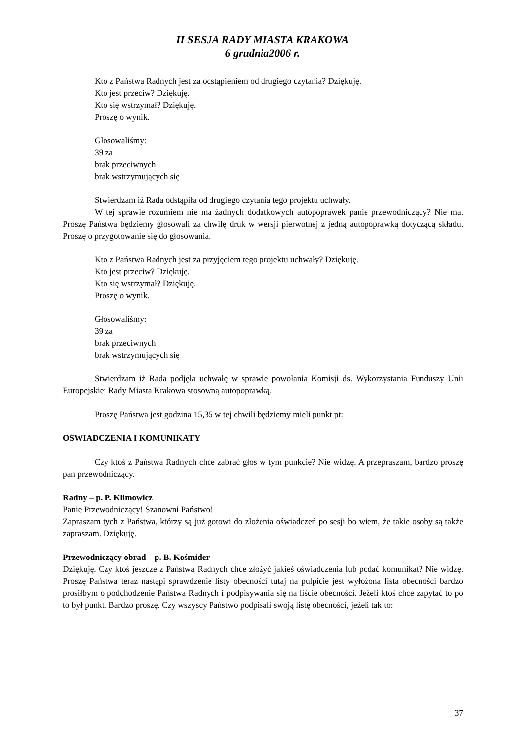II SESJA RADY MIASTA KRAKOWA
6 grudnia2006 r.
Kto z Państwa Radnych jest za odstąpieniem od drugiego czytania? Dziękuję.
Kto jest przeciw? Dziękuję.
Kto się wstrzymał? Dziękuję.
Proszę o wynik.
Głosowaliśmy:
39 za
brak przeciwnych
brak wstrzymujących się
Stwierdzam iż Rada odstąpiła od drugiego czytania tego projektu uchwały.
W tej sprawie rozumiem nie ma żadnych dodatkowych autopoprawek panie przewodniczący? Nie ma. Proszę Państwa będziemy głosowali za chwilę druk w wersji pierwotnej z jedną autopoprawką dotyczącą składu. Proszę o przygotowanie się do głosowania.
Kto z Państwa Radnych jest za przyjęciem tego projektu uchwały? Dziękuję.
Kto jest przeciw? Dziękuję.
Kto się wstrzymał? Dziękuję.
Proszę o wynik.
Głosowaliśmy:
39 za
brak przeciwnych
brak wstrzymujących się
Stwierdzam iż Rada podjęła uchwałę w sprawie powołania Komisji ds. Wykorzystania Funduszy Unii Europejskiej Rady Miasta Krakowa stosowną autopoprawką.
Proszę Państwa jest godzina 15,35 w tej chwili będziemy mieli punkt pt:
OŚWIADCZENIA I KOMUNIKATY
Czy ktoś z Państwa Radnych chce zabrać głos w tym punkcie? Nie widzę. A przepraszam, bardzo proszę pan przewodniczący.
Radny – p. P. Klimowicz
Panie Przewodniczący! Szanowni Państwo!
Zapraszam tych z Państwa, którzy są już gotowi do złożenia oświadczeń po sesji bo wiem, że takie osoby są także zapraszam. Dziękuję.
Przewodniczący obrad – p. B. Kośmider
Dziękuję. Czy ktoś jeszcze z Państwa Radnych chce złożyć jakieś oświadczenia lub podać komunikat? Nie widzę. Proszę Państwa teraz nastąpi sprawdzenie listy obecności tutaj na pulpicie jest wyłożona lista obecności bardzo prosiłbym o podchodzenie Państwa Radnych i podpisywania się na liście obecności. Jeżeli ktoś chce zapytać to po to był punkt. Bardzo proszę. Czy wszyscy Państwo podpisali swoją listę obecności, jeżeli tak to:
37